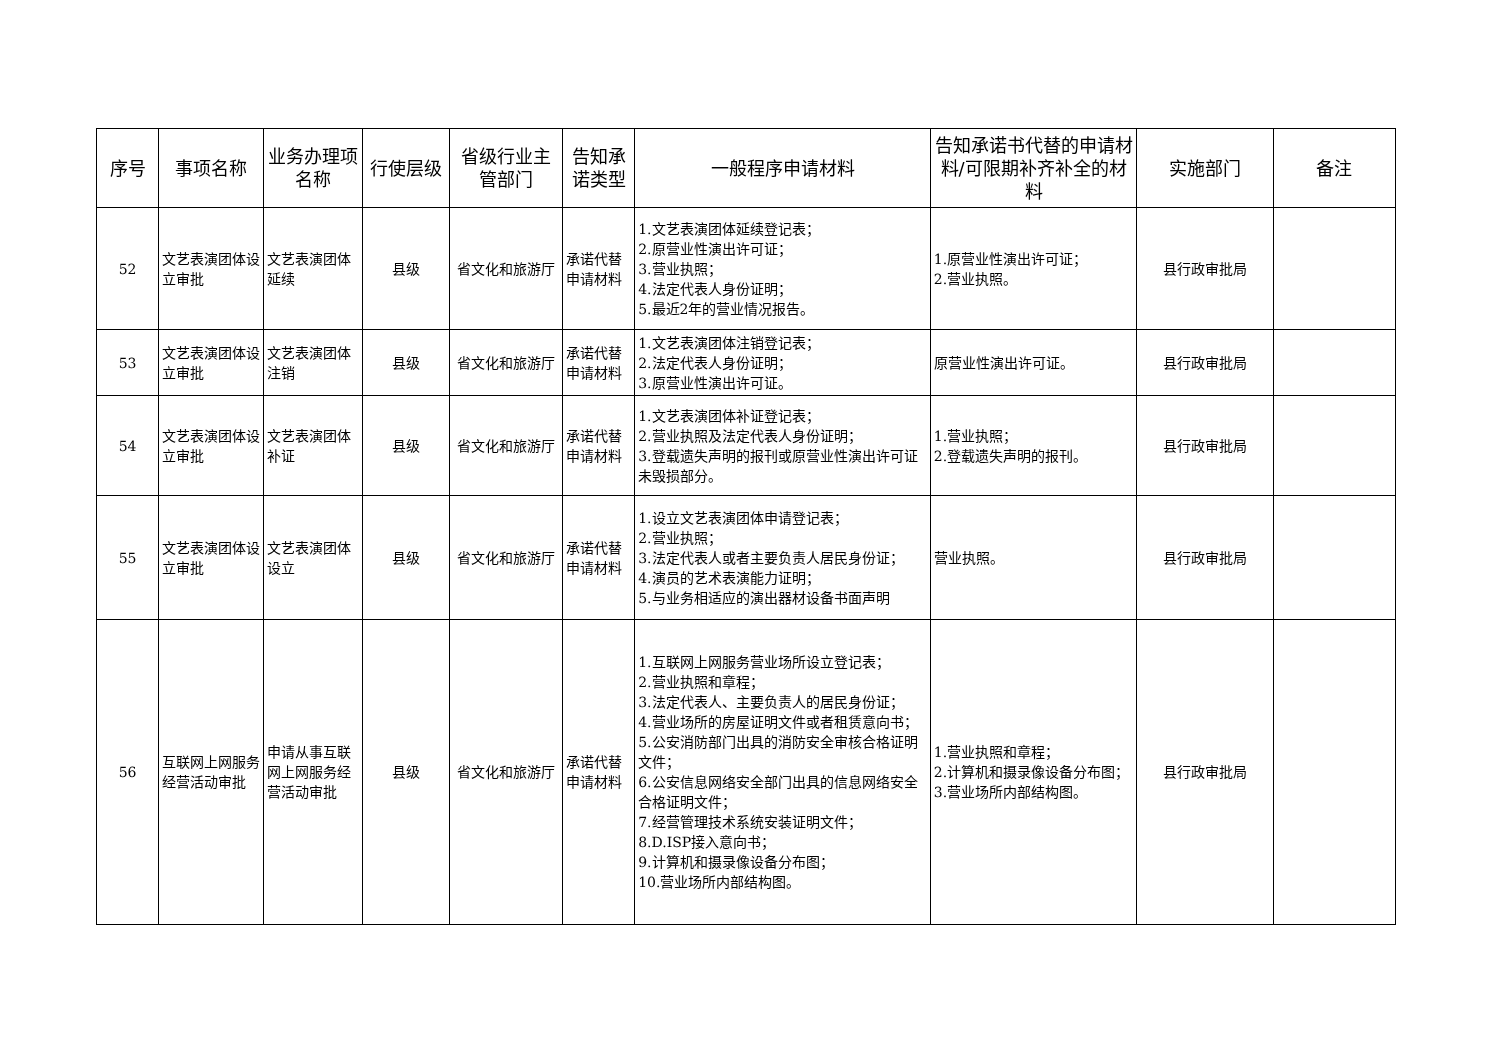| 序号 | 事项名称 | 业务办理项名称 | 行使层级 | 省级行业主管部门 | 告知承诺类型 | 一般程序申请材料 | 告知承诺书代替的申请材料/可限期补齐补全的材料 | 实施部门 | 备注 |
| --- | --- | --- | --- | --- | --- | --- | --- | --- | --- |
| 52 | 文艺表演团体设立审批 | 文艺表演团体延续 | 县级 | 省文化和旅游厅 | 承诺代替申请材料 | 1.文艺表演团体延续登记表； 2.原营业性演出许可证； 3.营业执照； 4.法定代表人身份证明； 5.最近2年的营业情况报告。 | 1.原营业性演出许可证； 2.营业执照。 | 县行政审批局 | |
| 53 | 文艺表演团体设立审批 | 文艺表演团体注销 | 县级 | 省文化和旅游厅 | 承诺代替申请材料 | 1.文艺表演团体注销登记表； 2.法定代表人身份证明； 3.原营业性演出许可证。 | 原营业性演出许可证。 | 县行政审批局 | |
| 54 | 文艺表演团体设立审批 | 文艺表演团体补证 | 县级 | 省文化和旅游厅 | 承诺代替申请材料 | 1.文艺表演团体补证登记表； 2.营业执照及法定代表人身份证明； 3.登载遗失声明的报刊或原营业性演出许可证未毁损部分。 | 1.营业执照； 2.登载遗失声明的报刊。 | 县行政审批局 | |
| 55 | 文艺表演团体设立审批 | 文艺表演团体设立 | 县级 | 省文化和旅游厅 | 承诺代替申请材料 | 1.设立文艺表演团体申请登记表； 2.营业执照； 3.法定代表人或者主要负责人居民身份证； 4.演员的艺术表演能力证明； 5.与业务相适应的演出器材设备书面声明 | 营业执照。 | 县行政审批局 | |
| 56 | 互联网上网服务经营活动审批 | 申请从事互联网上网服务经营活动审批 | 县级 | 省文化和旅游厅 | 承诺代替申请材料 | 1.互联网上网服务营业场所设立登记表； 2.营业执照和章程； 3.法定代表人、主要负责人的居民身份证； 4.营业场所的房屋证明文件或者租赁意向书； 5.公安消防部门出具的消防安全审核合格证明文件； 6.公安信息网络安全部门出具的信息网络安全合格证明文件； 7.经营管理技术系统安装证明文件； 8.D.ISP接入意向书； 9.计算机和摄录像设备分布图； 10.营业场所内部结构图。 | 1.营业执照和章程； 2.计算机和摄录像设备分布图； 3.营业场所内部结构图。 | 县行政审批局 | |